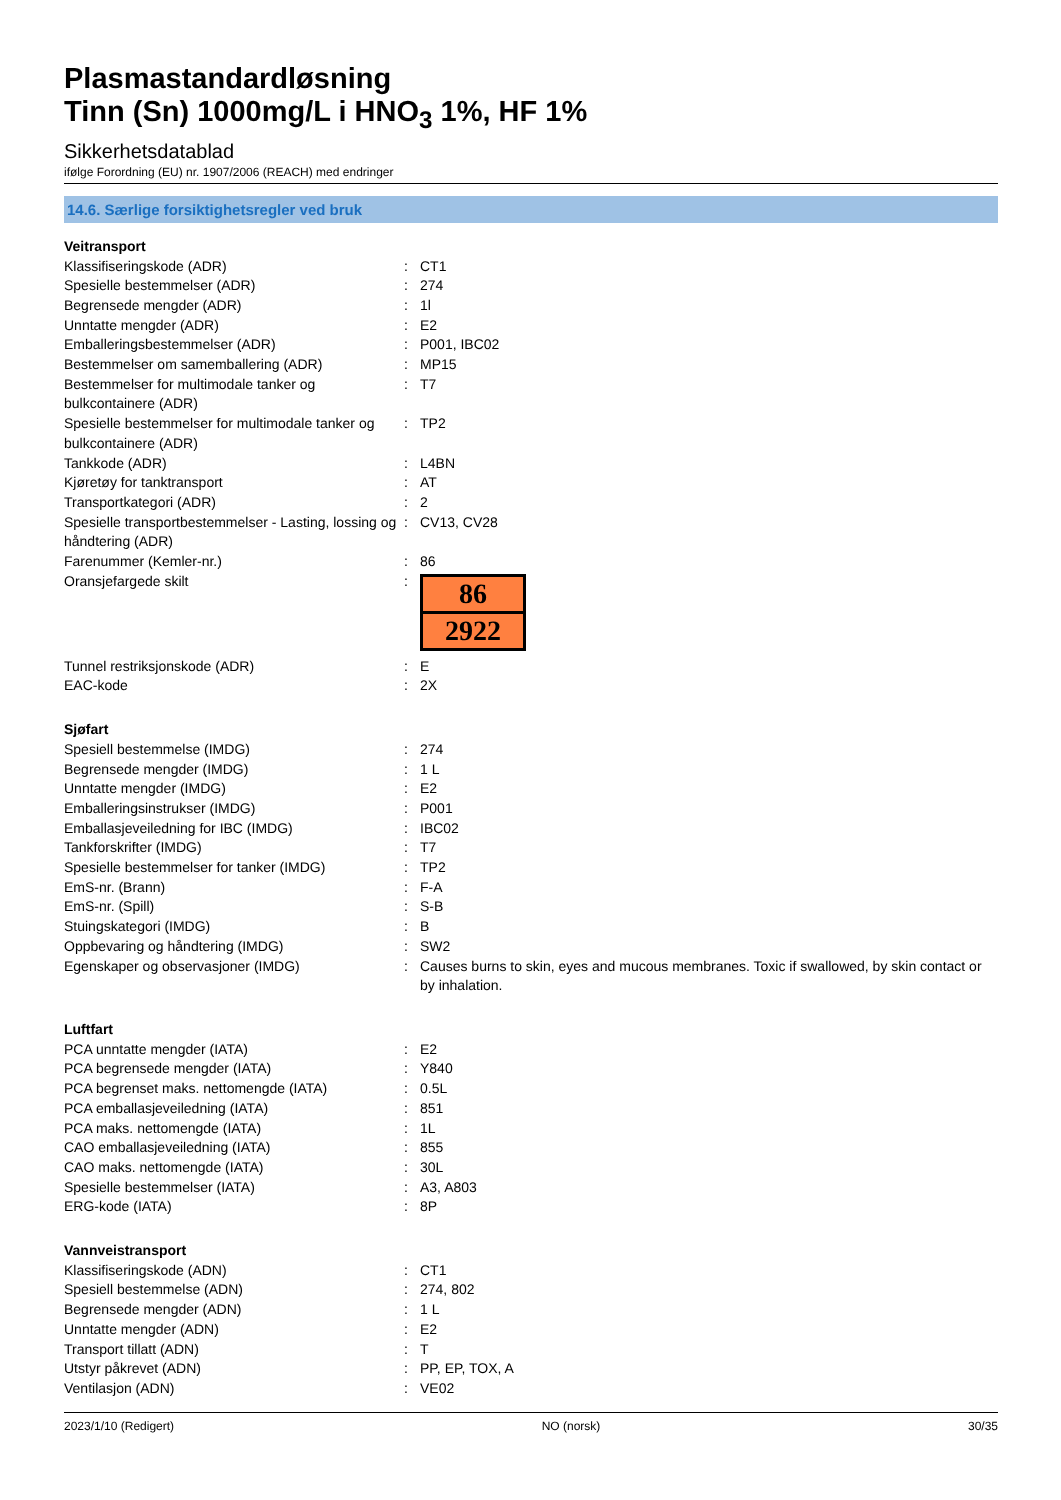Plasmastandardløsning
Tinn (Sn) 1000mg/L i HNO<sub>3</sub> 1%, HF 1%
Sikkerhetsdatablad
ifølge Forordning (EU) nr. 1907/2006 (REACH) med endringer
14.6. Særlige forsiktighetsregler ved bruk
| Veitransport | | |
| Klassifiseringskode (ADR) | : | CT1 |
| Spesielle bestemmelser (ADR) | : | 274 |
| Begrensede mengder (ADR) | : | 1l |
| Unntatte mengder (ADR) | : | E2 |
| Emballeringsbestemmelser (ADR) | : | P001, IBC02 |
| Bestemmelser om samemballering (ADR) | : | MP15 |
| Bestemmelser for multimodale tanker og bulkcontainere (ADR) | : | T7 |
| Spesielle bestemmelser for multimodale tanker og bulkcontainere (ADR) | : | TP2 |
| Tankkode (ADR) | : | L4BN |
| Kjøretøy for tanktransport | : | AT |
| Transportkategori (ADR) | : | 2 |
| Spesielle transportbestemmelser - Lasting, lossing og håndtering (ADR) | : | CV13, CV28 |
| Farenummer (Kemler-nr.) | : | 86 |
| Oransjefargede skilt | : | 86 2922 |
| Tunnel restriksjonskode (ADR) | : | E |
| EAC-kode | : | 2X |
| Sjøfart | | |
| Spesiell bestemmelse (IMDG) | : | 274 |
| Begrensede mengder (IMDG) | : | 1 L |
| Unntatte mengder (IMDG) | : | E2 |
| Emballeringsinstrukser (IMDG) | : | P001 |
| Emballasjeveiledning for IBC (IMDG) | : | IBC02 |
| Tankforskrifter (IMDG) | : | T7 |
| Spesielle bestemmelser for tanker (IMDG) | : | TP2 |
| EmS-nr. (Brann) | : | F-A |
| EmS-nr. (Spill) | : | S-B |
| Stuingskategori (IMDG) | : | B |
| Oppbevaring og håndtering (IMDG) | : | SW2 |
| Egenskaper og observasjoner (IMDG) | : | Causes burns to skin, eyes and mucous membranes. Toxic if swallowed, by skin contact or by inhalation. |
| Luftfart | | |
| PCA unntatte mengder (IATA) | : | E2 |
| PCA begrensede mengder (IATA) | : | Y840 |
| PCA begrenset maks. nettomengde (IATA) | : | 0.5L |
| PCA emballasjeveiledning (IATA) | : | 851 |
| PCA maks. nettomengde (IATA) | : | 1L |
| CAO emballasjeveiledning (IATA) | : | 855 |
| CAO maks. nettomengde (IATA) | : | 30L |
| Spesielle bestemmelser (IATA) | : | A3, A803 |
| ERG-kode (IATA) | : | 8P |
| Vannveistransport | | |
| Klassifiseringskode (ADN) | : | CT1 |
| Spesiell bestemmelse (ADN) | : | 274, 802 |
| Begrensede mengder (ADN) | : | 1 L |
| Unntatte mengder (ADN) | : | E2 |
| Transport tillatt (ADN) | : | T |
| Utstyr påkrevet (ADN) | : | PP, EP, TOX, A |
| Ventilasjon (ADN) | : | VE02 |
2023/1/10 (Redigert) NO (norsk) 30/35